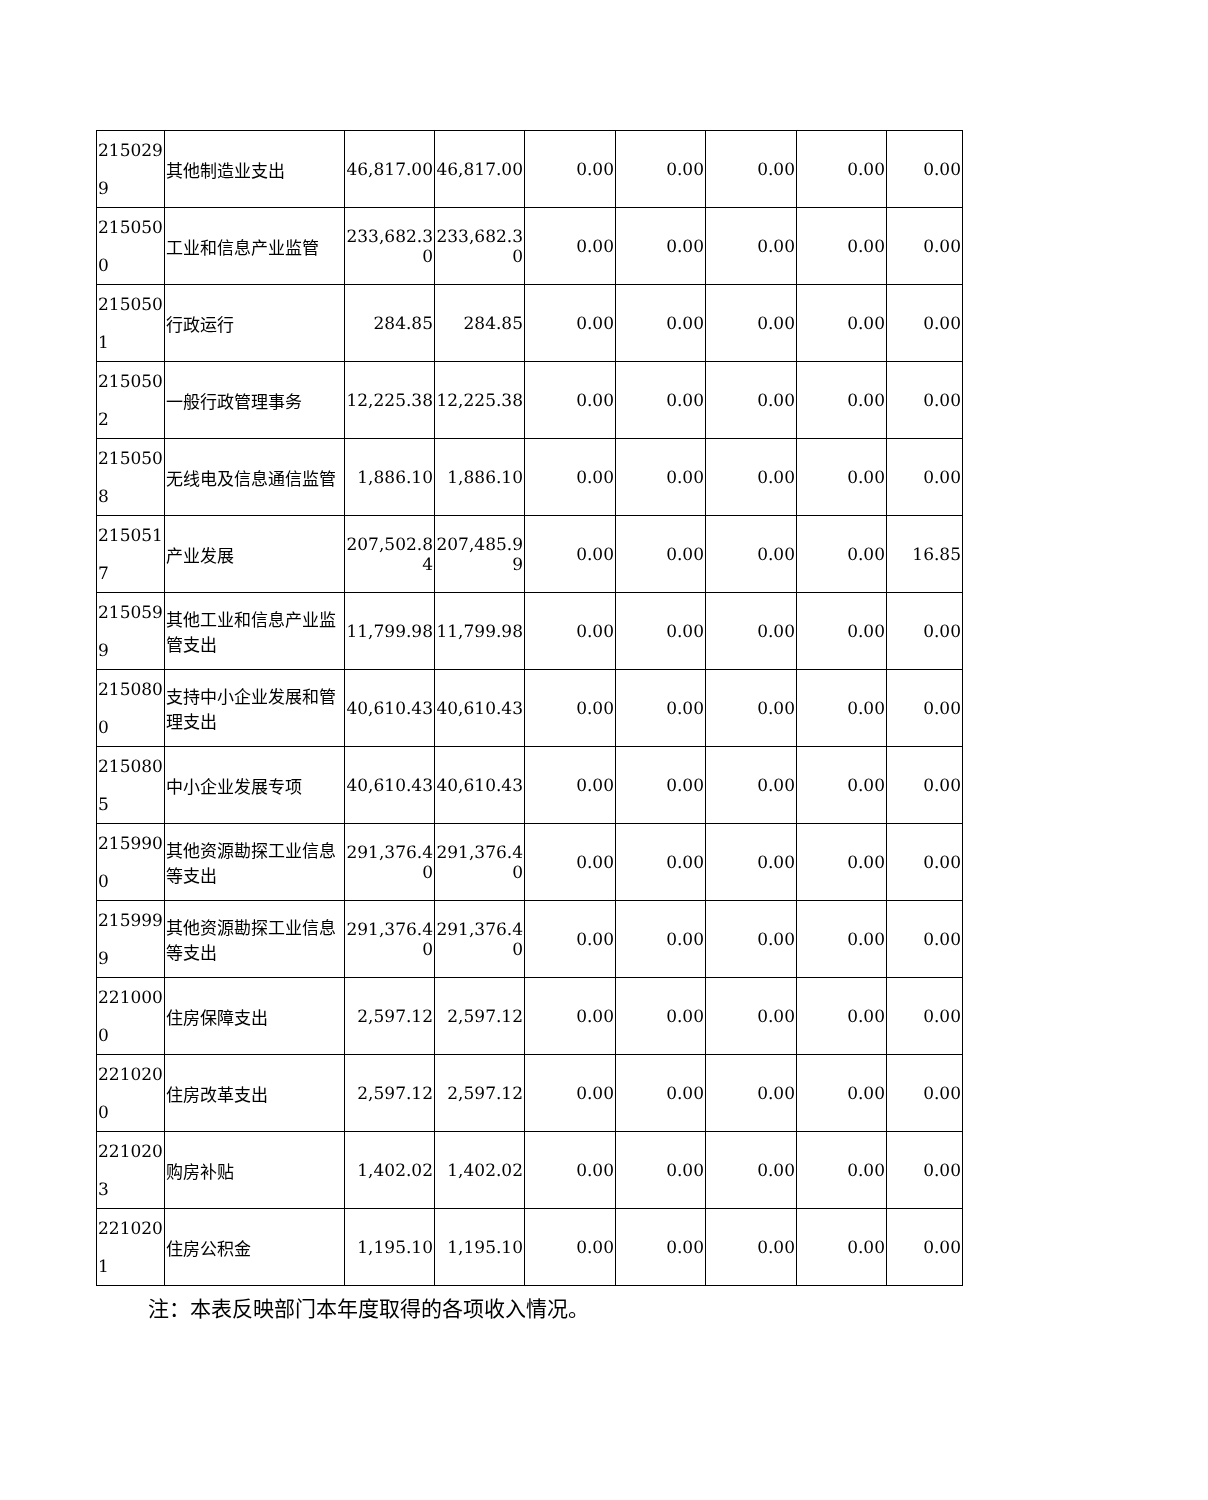| 2150299 | 其他制造业支出 | 46,817.00 | 46,817.00 | 0.00 | 0.00 | 0.00 | 0.00 | 0.00 |
| 2150500 | 工业和信息产业监管 | 233,682.30 | 233,682.30 | 0.00 | 0.00 | 0.00 | 0.00 | 0.00 |
| 2150501 | 行政运行 | 284.85 | 284.85 | 0.00 | 0.00 | 0.00 | 0.00 | 0.00 |
| 2150502 | 一般行政管理事务 | 12,225.38 | 12,225.38 | 0.00 | 0.00 | 0.00 | 0.00 | 0.00 |
| 2150508 | 无线电及信息通信监管 | 1,886.10 | 1,886.10 | 0.00 | 0.00 | 0.00 | 0.00 | 0.00 |
| 2150517 | 产业发展 | 207,502.84 | 207,485.99 | 0.00 | 0.00 | 0.00 | 0.00 | 16.85 |
| 2150599 | 其他工业和信息产业监管支出 | 11,799.98 | 11,799.98 | 0.00 | 0.00 | 0.00 | 0.00 | 0.00 |
| 2150800 | 支持中小企业发展和管理支出 | 40,610.43 | 40,610.43 | 0.00 | 0.00 | 0.00 | 0.00 | 0.00 |
| 2150805 | 中小企业发展专项 | 40,610.43 | 40,610.43 | 0.00 | 0.00 | 0.00 | 0.00 | 0.00 |
| 2159900 | 其他资源勘探工业信息等支出 | 291,376.40 | 291,376.40 | 0.00 | 0.00 | 0.00 | 0.00 | 0.00 |
| 2159999 | 其他资源勘探工业信息等支出 | 291,376.40 | 291,376.40 | 0.00 | 0.00 | 0.00 | 0.00 | 0.00 |
| 2210000 | 住房保障支出 | 2,597.12 | 2,597.12 | 0.00 | 0.00 | 0.00 | 0.00 | 0.00 |
| 2210200 | 住房改革支出 | 2,597.12 | 2,597.12 | 0.00 | 0.00 | 0.00 | 0.00 | 0.00 |
| 2210203 | 购房补贴 | 1,402.02 | 1,402.02 | 0.00 | 0.00 | 0.00 | 0.00 | 0.00 |
| 2210201 | 住房公积金 | 1,195.10 | 1,195.10 | 0.00 | 0.00 | 0.00 | 0.00 | 0.00 |
注：本表反映部门本年度取得的各项收入情况。